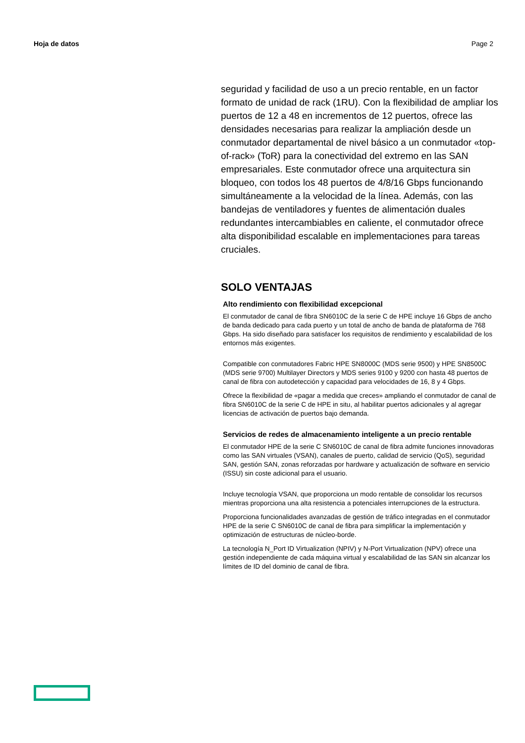Hoja de datos Page 2
seguridad y facilidad de uso a un precio rentable, en un factor formato de unidad de rack (1RU). Con la flexibilidad de ampliar los puertos de 12 a 48 en incrementos de 12 puertos, ofrece las densidades necesarias para realizar la ampliación desde un conmutador departamental de nivel básico a un conmutador «top-of-rack» (ToR) para la conectividad del extremo en las SAN empresariales. Este conmutador ofrece una arquitectura sin bloqueo, con todos los 48 puertos de 4/8/16 Gbps funcionando simultáneamente a la velocidad de la línea. Además, con las bandejas de ventiladores y fuentes de alimentación duales redundantes intercambiables en caliente, el conmutador ofrece alta disponibilidad escalable en implementaciones para tareas cruciales.
SOLO VENTAJAS
Alto rendimiento con flexibilidad excepcional
El conmutador de canal de fibra SN6010C de la serie C de HPE incluye 16 Gbps de ancho de banda dedicado para cada puerto y un total de ancho de banda de plataforma de 768 Gbps. Ha sido diseñado para satisfacer los requisitos de rendimiento y escalabilidad de los entornos más exigentes.
Compatible con conmutadores Fabric HPE SN8000C (MDS serie 9500) y HPE SN8500C (MDS serie 9700) Multilayer Directors y MDS series 9100 y 9200 con hasta 48 puertos de canal de fibra con autodetección y capacidad para velocidades de 16, 8 y 4 Gbps.
Ofrece la flexibilidad de «pagar a medida que creces» ampliando el conmutador de canal de fibra SN6010C de la serie C de HPE in situ, al habilitar puertos adicionales y al agregar licencias de activación de puertos bajo demanda.
Servicios de redes de almacenamiento inteligente a un precio rentable
El conmutador HPE de la serie C SN6010C de canal de fibra admite funciones innovadoras como las SAN virtuales (VSAN), canales de puerto, calidad de servicio (QoS), seguridad SAN, gestión SAN, zonas reforzadas por hardware y actualización de software en servicio (ISSU) sin coste adicional para el usuario.
Incluye tecnología VSAN, que proporciona un modo rentable de consolidar los recursos mientras proporciona una alta resistencia a potenciales interrupciones de la estructura.
Proporciona funcionalidades avanzadas de gestión de tráfico integradas en el conmutador HPE de la serie C SN6010C de canal de fibra para simplificar la implementación y optimización de estructuras de núcleo-borde.
La tecnología N_Port ID Virtualization (NPIV) y N-Port Virtualization (NPV) ofrece una gestión independiente de cada máquina virtual y escalabilidad de las SAN sin alcanzar los límites de ID del dominio de canal de fibra.